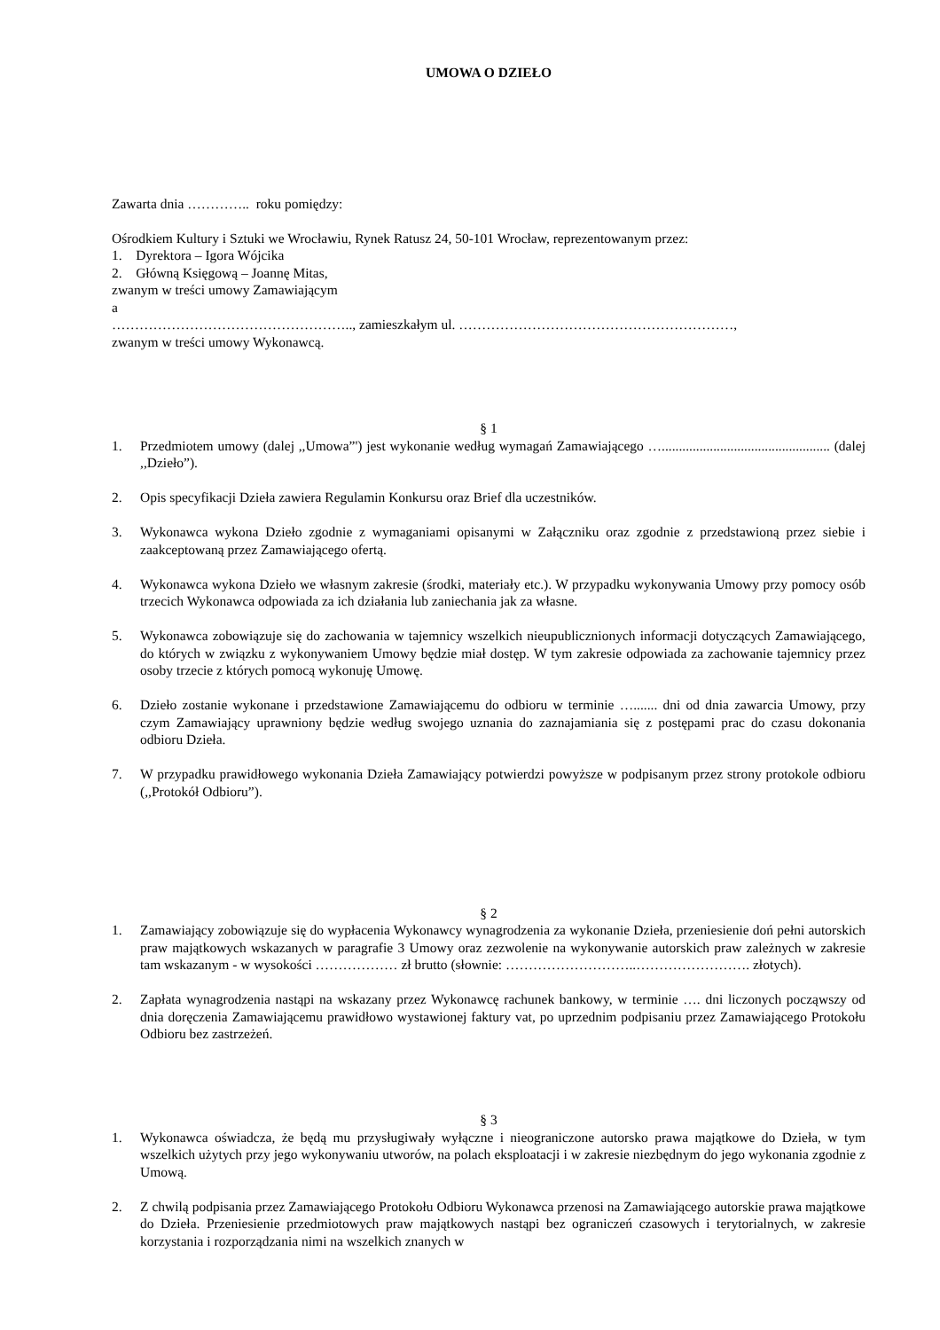UMOWA O DZIEŁO
Zawarta dnia ………….. roku pomiędzy:
Ośrodkiem Kultury i Sztuki we Wrocławiu, Rynek Ratusz 24, 50-101 Wrocław, reprezentowanym przez:
1. Dyrektora – Igora Wójcika
2. Główną Księgową – Joannę Mitas,
zwanym w treści umowy Zamawiającym
a
…………………………………………….., zamieszkałym ul. ……………………………………………………,
zwanym w treści umowy Wykonawcą.
§ 1
1. Przedmiotem umowy (dalej ,,Umowa”') jest wykonanie według wymagań Zamawiającego …................................................. (dalej ,,Dzieło”).
2. Opis specyfikacji Dzieła zawiera Regulamin Konkursu oraz Brief dla uczestników.
3. Wykonawca wykona Dzieło zgodnie z wymaganiami opisanymi w Załączniku oraz zgodnie z przedstawioną przez siebie i zaakceptowaną przez Zamawiającego ofertą.
4. Wykonawca wykona Dzieło we własnym zakresie (środki, materiały etc.). W przypadku wykonywania Umowy przy pomocy osób trzecich Wykonawca odpowiada za ich działania lub zaniechania jak za własne.
5. Wykonawca zobowiązuje się do zachowania w tajemnicy wszelkich nieupublicznionych informacji dotyczących Zamawiającego, do których w związku z wykonywaniem Umowy będzie miał dostęp. W tym zakresie odpowiada za zachowanie tajemnicy przez osoby trzecie z których pomocą wykonuję Umowę.
6. Dzieło zostanie wykonane i przedstawione Zamawiającemu do odbioru w terminie …....... dni od dnia zawarcia Umowy, przy czym Zamawiający uprawniony będzie według swojego uznania do zaznajamiania się z postępami prac do czasu dokonania odbioru Dzieła.
7. W przypadku prawidłowego wykonania Dzieła Zamawiający potwierdzi powyższe w podpisanym przez strony protokole odbioru (,,Protokół Odbioru”).
§ 2
1. Zamawiający zobowiązuje się do wypłacenia Wykonawcy wynagrodzenia za wykonanie Dzieła, przeniesienie doń pełni autorskich praw majątkowych wskazanych w paragrafie 3 Umowy oraz zezwolenie na wykonywanie autorskich praw zależnych w zakresie tam wskazanym - w wysokości ……………… zł brutto (słownie: ………………………..……………………. złotych).
2. Zapłata wynagrodzenia nastąpi na wskazany przez Wykonawcę rachunek bankowy, w terminie …. dni liczonych począwszy od dnia doręczenia Zamawiającemu prawidłowo wystawionej faktury vat, po uprzednim podpisaniu przez Zamawiającego Protokołu Odbioru bez zastrzeżeń.
§ 3
1. Wykonawca oświadcza, że będą mu przysługiwały wyłączne i nieograniczone autorsko prawa majątkowe do Dzieła, w tym wszelkich użytych przy jego wykonywaniu utworów, na polach eksploatacji i w zakresie niezbędnym do jego wykonania zgodnie z Umową.
2. Z chwilą podpisania przez Zamawiającego Protokołu Odbioru Wykonawca przenosi na Zamawiającego autorskie prawa majątkowe do Dzieła. Przeniesienie przedmiotowych praw majątkowych nastąpi bez ograniczeń czasowych i terytorialnych, w zakresie korzystania i rozporządzania nimi na wszelkich znanych w